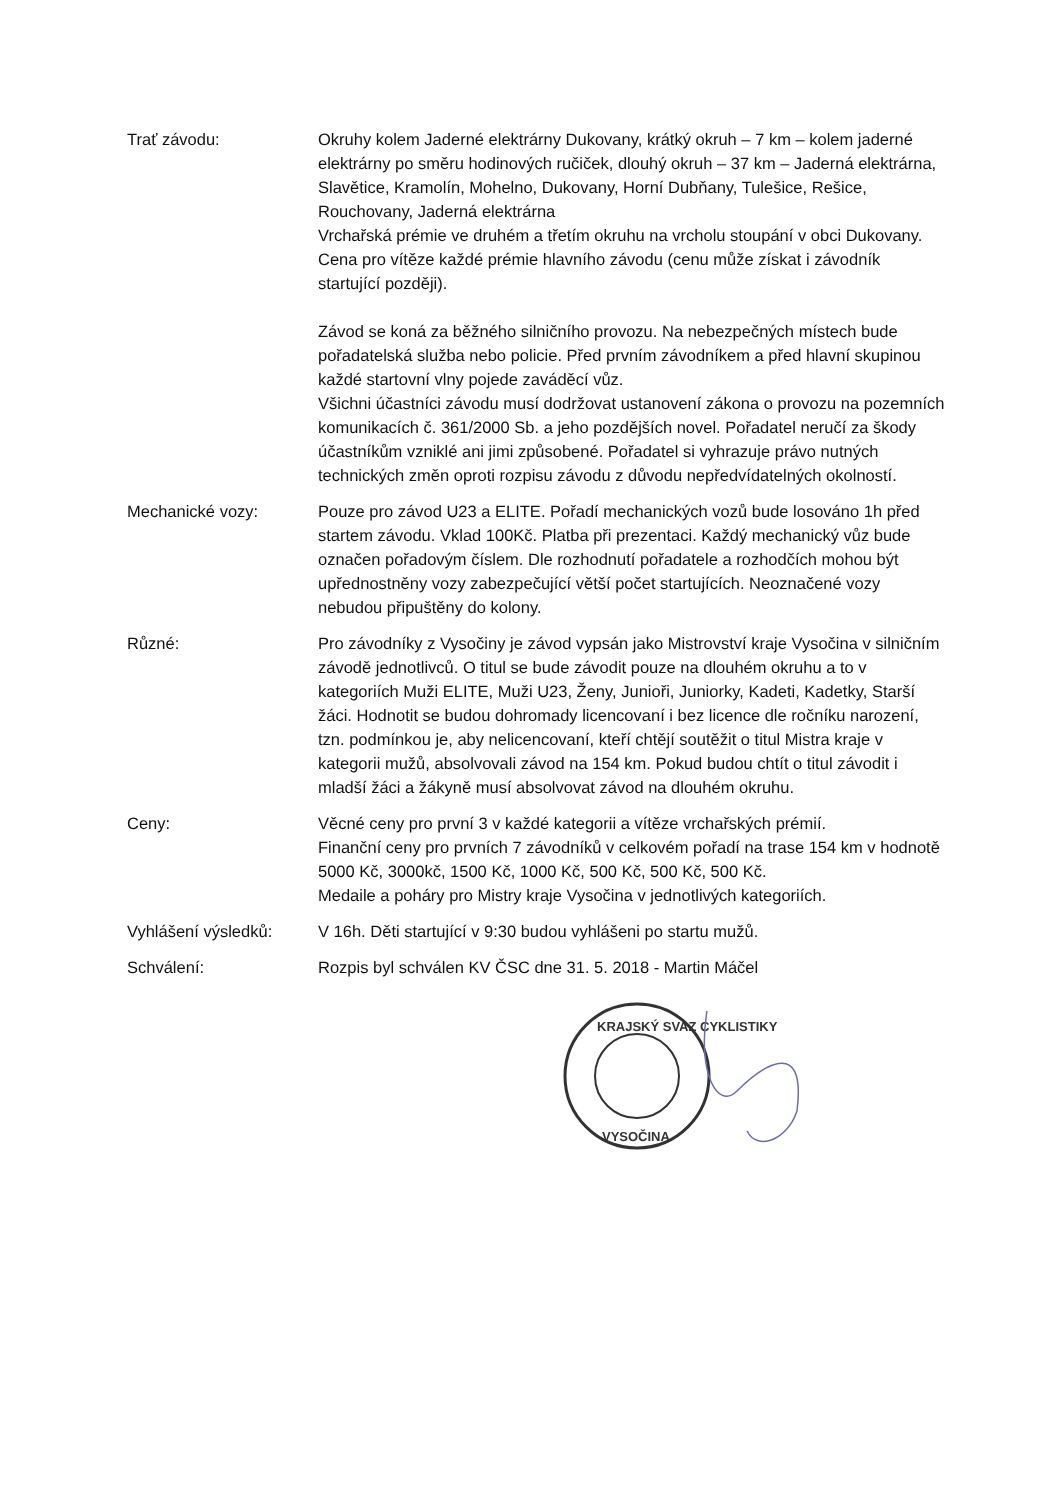Trať závodu: Okruhy kolem Jaderné elektrárny Dukovany, krátký okruh – 7 km – kolem jaderné elektrárny po směru hodinových ručiček, dlouhý okruh – 37 km – Jaderná elektrárna, Slavětice, Kramolín, Mohelno, Dukovany, Horní Dubňany, Tulešice, Rešice, Rouchovany, Jaderná elektrárna
Vrchařská prémie ve druhém a třetím okruhu na vrcholu stoupání v obci Dukovany. Cena pro vítěze každé prémie hlavního závodu (cenu může získat i závodník startující později).
Závod se koná za běžného silničního provozu. Na nebezpečných místech bude pořadatelská služba nebo policie. Před prvním závodníkem a před hlavní skupinou každé startovní vlny pojede zaváděcí vůz.
Všichni účastníci závodu musí dodržovat ustanovení zákona o provozu na pozemních komunikacích č. 361/2000 Sb. a jeho pozdějších novel. Pořadatel neručí za škody účastníkům vzniklé ani jimi způsobené. Pořadatel si vyhrazuje právo nutných technických změn oproti rozpisu závodu z důvodu nepředvídatelných okolností.
Mechanické vozy: Pouze pro závod U23 a ELITE. Pořadí mechanických vozů bude losováno 1h před startem závodu. Vklad 100Kč. Platba při prezentaci. Každý mechanický vůz bude označen pořadovým číslem. Dle rozhodnutí pořadatele a rozhodčích mohou být upřednostněny vozy zabezpečující větší počet startujících. Neoznačené vozy nebudou připuštěny do kolony.
Různé: Pro závodníky z Vysočiny je závod vypsán jako Mistrovství kraje Vysočina v silničním závodě jednotlivců. O titul se bude závodit pouze na dlouhém okruhu a to v kategoriích Muži ELITE, Muži U23, Ženy, Junioři, Juniorky, Kadeti, Kadetky, Starší žáci. Hodnotit se budou dohromady licencovaní i bez licence dle ročníku narození, tzn. podmínkou je, aby nelicencovaní, kteří chtějí soutěžit o titul Mistra kraje v kategorii mužů, absolvovali závod na 154 km. Pokud budou chtít o titul závodit i mladší žáci a žákyně musí absolvovat závod na dlouhém okruhu.
Ceny: Věcné ceny pro první 3 v každé kategorii a vítěze vrchařských prémií.
Finanční ceny pro prvních 7 závodníků v celkovém pořadí na trase 154 km v hodnotě 5000 Kč, 3000kč, 1500 Kč, 1000 Kč, 500 Kč, 500 Kč, 500 Kč.
Medaile a poháry pro Mistry kraje Vysočina v jednotlivých kategoriích.
Vyhlášení výsledků: V 16h. Děti startující v 9:30 budou vyhlášeni po startu mužů.
Schválení: Rozpis byl schválen KV ČSC dne 31. 5. 2018 - Martin Máčel
KRAJSKÝ SVAZ CYKLISTIKY
VYSOČINA